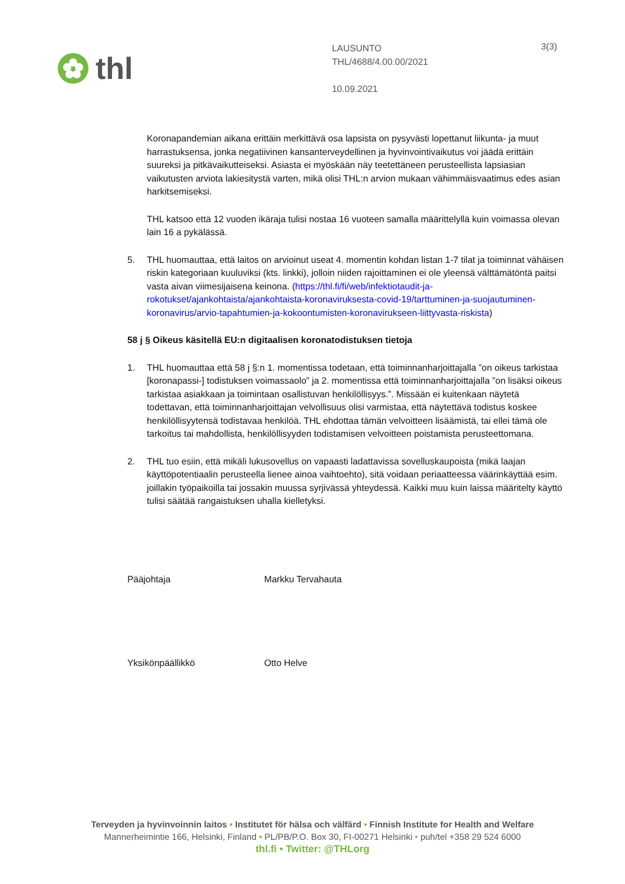thl
LAUSUNTO
THL/4688/4.00.00/2021
10.09.2021
3(3)
Koronapandemian aikana erittäin merkittävä osa lapsista on pysyvästi lopettanut liikunta- ja muut harrastuksensa, jonka negatiivinen kansanterveydellinen ja hyvinvointivaikutus voi jäädä erittäin suureksi ja pitkävaikutteiseksi. Asiasta ei myöskään näy teetettäneen perusteellista lapsiasian vaikutusten arviota lakiesitystä varten, mikä olisi THL:n arvion mukaan vähimmäisvaatimus edes asian harkitsemiseksi.
THL katsoo että 12 vuoden ikäraja tulisi nostaa 16 vuoteen samalla määrittelyllä kuin voimassa olevan lain 16 a pykälässä.
5. THL huomauttaa, että laitos on arvioinut useat 4. momentin kohdan listan 1-7 tilat ja toiminnat vähäisen riskin kategoriaan kuuluviksi (kts. linkki), jolloin niiden rajoittaminen ei ole yleensä välttämätöntä paitsi vasta aivan viimesijaisena keinona. (https://thl.fi/fi/web/infektiotaudit-ja-rokotukset/ajankohtaista/ajankohtaista-koronaviruksesta-covid-19/tarttuminen-ja-suojautuminen-koronavirus/arvio-tapahtumien-ja-kokoontumisten-koronavirukseen-liittyvasta-riskista)
58 j § Oikeus käsitellä EU:n digitaalisen koronatodistuksen tietoja
1. THL huomauttaa että 58 j §:n 1. momentissa todetaan, että toiminnanharjoittajalla ”on oikeus tarkistaa [koronapassi-] todistuksen voimassaolo” ja 2. momentissa että toiminnanharjoittajalla ”on lisäksi oikeus tarkistaa asiakkaan ja toimintaan osallistuvan henkilöllisyys.”. Missään ei kuitenkaan näytetä todettavan, että toiminnanharjoittajan velvollisuus olisi varmistaa, että näytettävä todistus koskee henkilöllisyytensä todistavaa henkilöä. THL ehdottaa tämän velvoitteen lisäämistä, tai ellei tämä ole tarkoitus tai mahdollista, henkilöllisyyden todistamisen velvoitteen poistamista perusteettomana.
2. THL tuo esiin, että mikäli lukusovellus on vapaasti ladattavissa sovelluskaupoista (mikä laajan käyttöpotentiaalin perusteella lienee ainoa vaihtoehto), sitä voidaan periaatteessa väärinkäyttää esim. joillakin työpaikoilla tai jossakin muussa syrjivässä yhteydessä. Kaikki muu kuin laissa määritelty käyttö tulisi säätää rangaistuksen uhalla kielletyksi.
Pääjohtaja Markku Tervahauta
Yksikönpäällikkö Otto Helve
Terveyden ja hyvinvoinnin laitos • Institutet för hälsa och välfärd • Finnish Institute for Health and Welfare
Mannerheimintie 166, Helsinki, Finland • PL/PB/P.O. Box 30, FI-00271 Helsinki • puh/tel +358 29 524 6000
thl.fi • Twitter: @THLorg